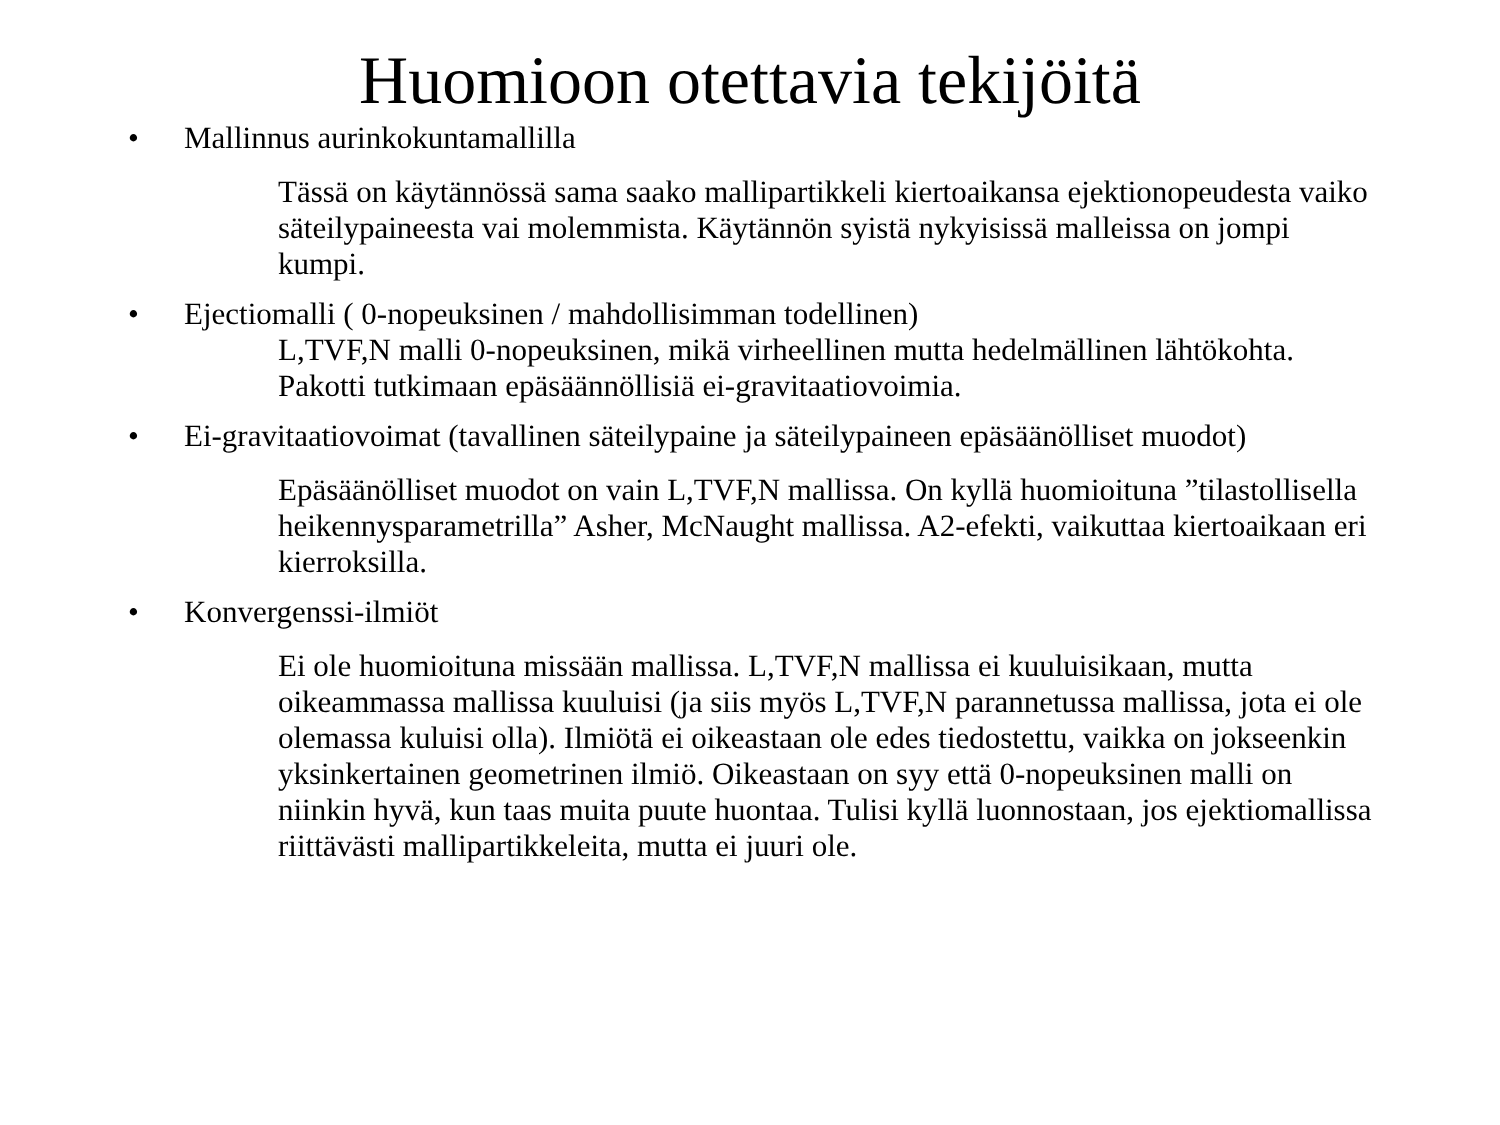Huomioon otettavia tekijöitä
• Mallinnus aurinkokuntamallilla
Tässä on käytännössä sama saako mallipartikkeli kiertoaikansa ejektionopeudesta vaiko säteilypaineesta vai molemmista. Käytännön syistä nykyisissä malleissa on jompi kumpi.
• Ejectiomalli ( 0-nopeuksinen / mahdollisimman todellinen)
L,TVF,N malli 0-nopeuksinen, mikä virheellinen mutta hedelmällinen lähtökohta. Pakotti tutkimaan epäsäännöllisiä ei-gravitaatiovoimia.
• Ei-gravitaatiovoimat (tavallinen säteilypaine ja säteilypaineen epäsäänölliset muodot)
Epäsäänölliset muodot on vain L,TVF,N mallissa. On kyllä huomioituna ”tilastollisella heikennysparametrilla” Asher, McNaught mallissa. A2-efekti, vaikuttaa kiertoaikaan eri kierroksilla.
• Konvergenssi-ilmiöt
Ei ole huomioituna missään mallissa. L,TVF,N mallissa ei kuuluisikaan, mutta oikeammassa mallissa kuuluisi (ja siis myös L,TVF,N parannetussa mallissa, jota ei ole olemassa kuluisi olla). Ilmiötä ei oikeastaan ole edes tiedostettu, vaikka on jokseenkin yksinkertainen geometrinen ilmiö. Oikeastaan on syy että 0-nopeuksinen malli on niinkin hyvä, kun taas muita puute huontaa. Tulisi kyllä luonnostaan, jos ejektiomallissa riittävästi mallipartikkeleita, mutta ei juuri ole.